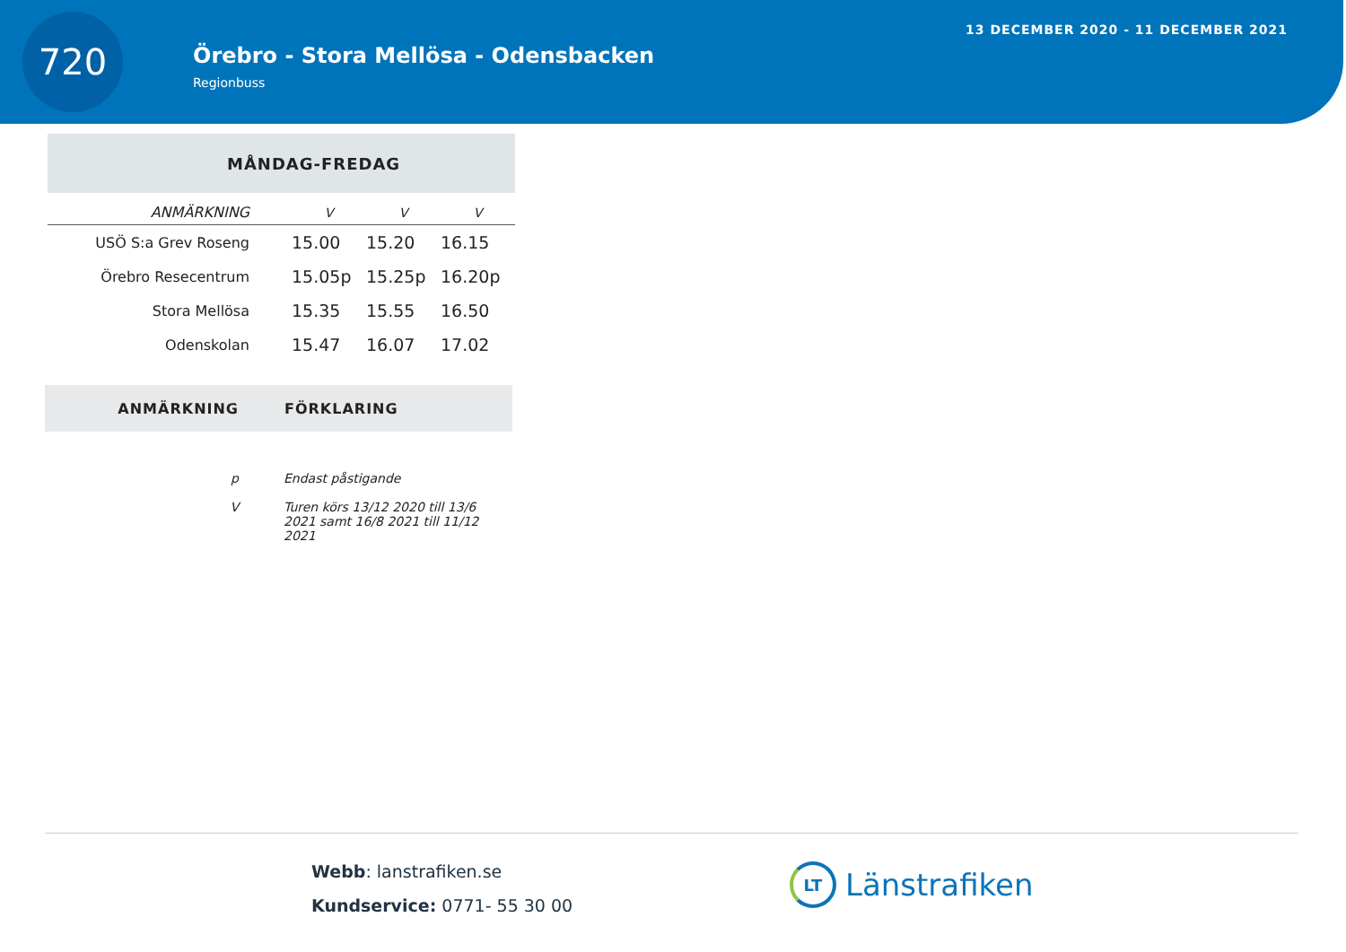720
Örebro - Stora Mellösa - Odensbacken
Regionbuss
13 DECEMBER 2020 - 11 DECEMBER 2021
| MÅNDAG-FREDAG | | | |
| --- | --- | --- | --- |
| ANMÄRKNING | V | V | V |
| USÖ S:a Grev Roseng | 15.00 | 15.20 | 16.15 |
| Örebro Resecentrum | 15.05p | 15.25p | 16.20p |
| Stora Mellösa | 15.35 | 15.55 | 16.50 |
| Odenskolan | 15.47 | 16.07 | 17.02 |
| ANMÄRKNING | FÖRKLARING |
| --- | --- |
| p | Endast påstigande |
| V | Turen körs 13/12 2020 till 13/6 2021 samt 16/8 2021 till 11/12 2021 |
Webb: lanstrafiken.se
Kundservice: 0771- 55 30 00
LT
Länstrafiken